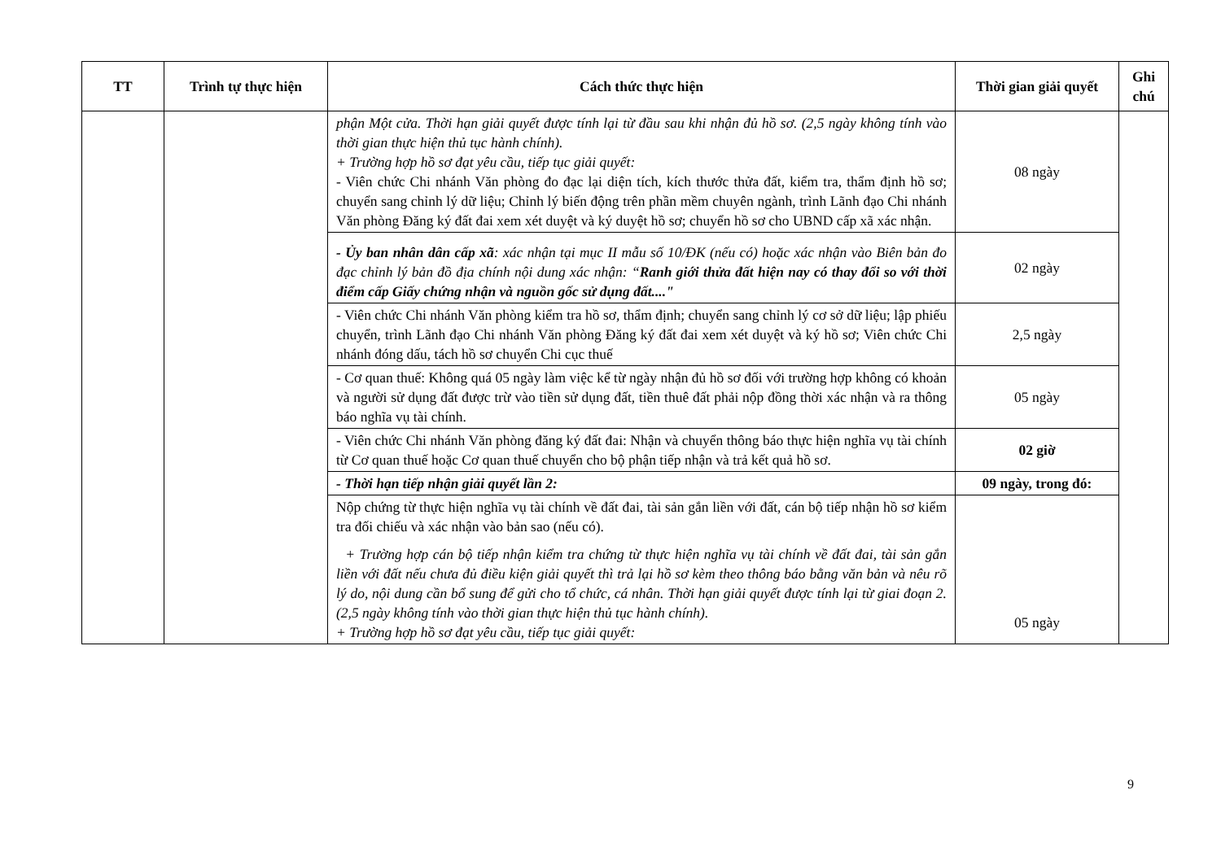| TT | Trình tự thực hiện | Cách thức thực hiện | Thời gian giải quyết | Ghi chú |
| --- | --- | --- | --- | --- |
| | | phận Một cửa. Thời hạn giải quyết được tính lại từ đầu sau khi nhận đủ hồ sơ. (2,5 ngày không tính vào thời gian thực hiện thủ tục hành chính). + Trường hợp hồ sơ đạt yêu cầu, tiếp tục giải quyết: - Viên chức Chi nhánh Văn phòng đo đạc lại diện tích, kích thước thửa đất, kiểm tra, thẩm định hồ sơ; chuyển sang chỉnh lý dữ liệu; Chỉnh lý biến động trên phần mềm chuyên ngành, trình Lãnh đạo Chi nhánh Văn phòng Đăng ký đất đai xem xét duyệt và ký duyệt hồ sơ; chuyển hồ sơ cho UBND cấp xã xác nhận. | 08 ngày | |
| | | - Ủy ban nhân dân cấp xã : xác nhận tại mục II mẫu số 10/ĐK (nếu có) hoặc xác nhận vào Biên bản đo đạc chỉnh lý bản đồ địa chính nội dung xác nhận: “ Ranh giới thửa đất hiện nay có thay đổi so với thời điểm cấp Giấy chứng nhận và nguồn gốc sử dụng đất...." | 02 ngày | |
| | | - Viên chức Chi nhánh Văn phòng kiểm tra hồ sơ, thẩm định; chuyển sang chỉnh lý cơ sở dữ liệu; lập phiếu chuyển, trình Lãnh đạo Chi nhánh Văn phòng Đăng ký đất đai xem xét duyệt và ký hồ sơ; Viên chức Chi nhánh đóng dấu, tách hồ sơ chuyển Chi cục thuế | 2,5 ngày | |
| | | - Cơ quan thuế: Không quá 05 ngày làm việc kể từ ngày nhận đủ hồ sơ đối với trường hợp không có khoản và người sử dụng đất được trừ vào tiền sử dụng đất, tiền thuê đất phải nộp đồng thời xác nhận và ra thông báo nghĩa vụ tài chính. | 05 ngày | |
| | | - Viên chức Chi nhánh Văn phòng đăng ký đất đai: Nhận và chuyển thông báo thực hiện nghĩa vụ tài chính từ Cơ quan thuế hoặc Cơ quan thuế chuyển cho bộ phận tiếp nhận và trả kết quả hồ sơ. | 02 giờ | |
| | | - Thời hạn tiếp nhận giải quyết lần 2: | 09 ngày, trong đó: | |
| | | Nộp chứng từ thực hiện nghĩa vụ tài chính về đất đai, tài sản gắn liền với đất, cán bộ tiếp nhận hồ sơ kiểm tra đối chiếu và xác nhận vào bản sao (nếu có). + Trường hợp cán bộ tiếp nhận kiểm tra chứng từ thực hiện nghĩa vụ tài chính về đất đai, tài sản gắn liền với đất nếu chưa đủ điều kiện giải quyết thì trả lại hồ sơ kèm theo thông báo bằng văn bản và nêu rõ lý do, nội dung cần bổ sung để gửi cho tổ chức, cá nhân. Thời hạn giải quyết được tính lại từ giai đoạn 2. (2,5 ngày không tính vào thời gian thực hiện thủ tục hành chính). + Trường hợp hồ sơ đạt yêu cầu, tiếp tục giải quyết: | 05 ngày | |
9